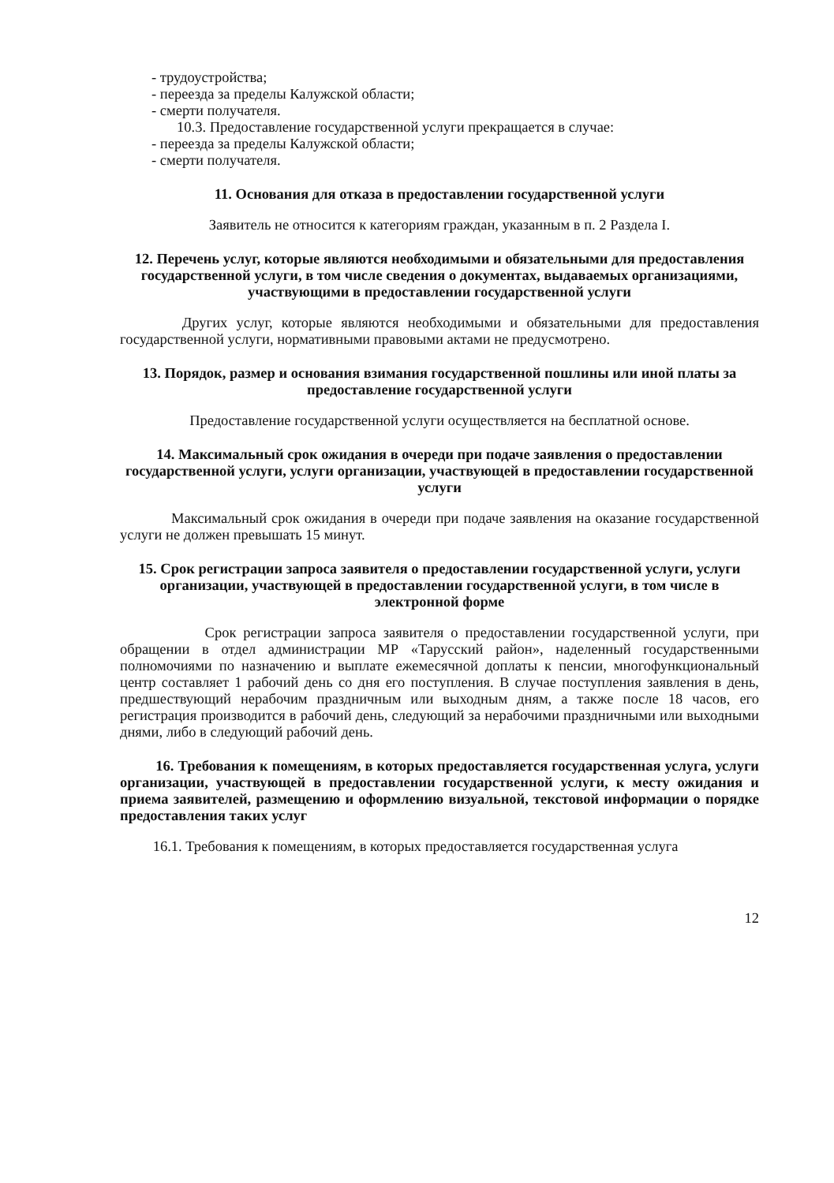- трудоустройства;
- переезда за пределы Калужской области;
- смерти получателя.
10.3. Предоставление государственной услуги прекращается в случае:
- переезда за пределы Калужской области;
- смерти получателя.
11. Основания для отказа в предоставлении государственной услуги
Заявитель не относится к категориям граждан, указанным в п. 2 Раздела I.
12. Перечень услуг, которые являются необходимыми и обязательными для предоставления государственной услуги, в том числе сведения о документах, выдаваемых организациями, участвующими в предоставлении государственной услуги
Других услуг, которые являются необходимыми и обязательными для предоставления государственной услуги, нормативными правовыми актами не предусмотрено.
13. Порядок, размер и основания взимания государственной пошлины или иной платы за предоставление государственной услуги
Предоставление государственной услуги осуществляется на бесплатной основе.
14. Максимальный срок ожидания в очереди при подаче заявления о предоставлении государственной услуги, услуги организации, участвующей в предоставлении государственной услуги
Максимальный срок ожидания в очереди при подаче заявления на оказание государственной услуги не должен превышать 15 минут.
15. Срок регистрации запроса заявителя о предоставлении государственной услуги, услуги организации, участвующей в предоставлении государственной услуги, в том числе в электронной форме
Срок регистрации запроса заявителя о предоставлении государственной услуги, при обращении в отдел администрации МР «Тарусский район», наделенный государственными полномочиями по назначению и выплате ежемесячной доплаты к пенсии, многофункциональный центр составляет 1 рабочий день со дня его поступления. В случае поступления заявления в день, предшествующий нерабочим праздничным или выходным дням, а также после 18 часов, его регистрация производится в рабочий день, следующий за нерабочими праздничными или выходными днями, либо в следующий рабочий день.
16. Требования к помещениям, в которых предоставляется государственная услуга, услуги организации, участвующей в предоставлении государственной услуги, к месту ожидания и приема заявителей, размещению и оформлению визуальной, текстовой информации о порядке предоставления таких услуг
16.1. Требования к помещениям, в которых предоставляется государственная услуга
12